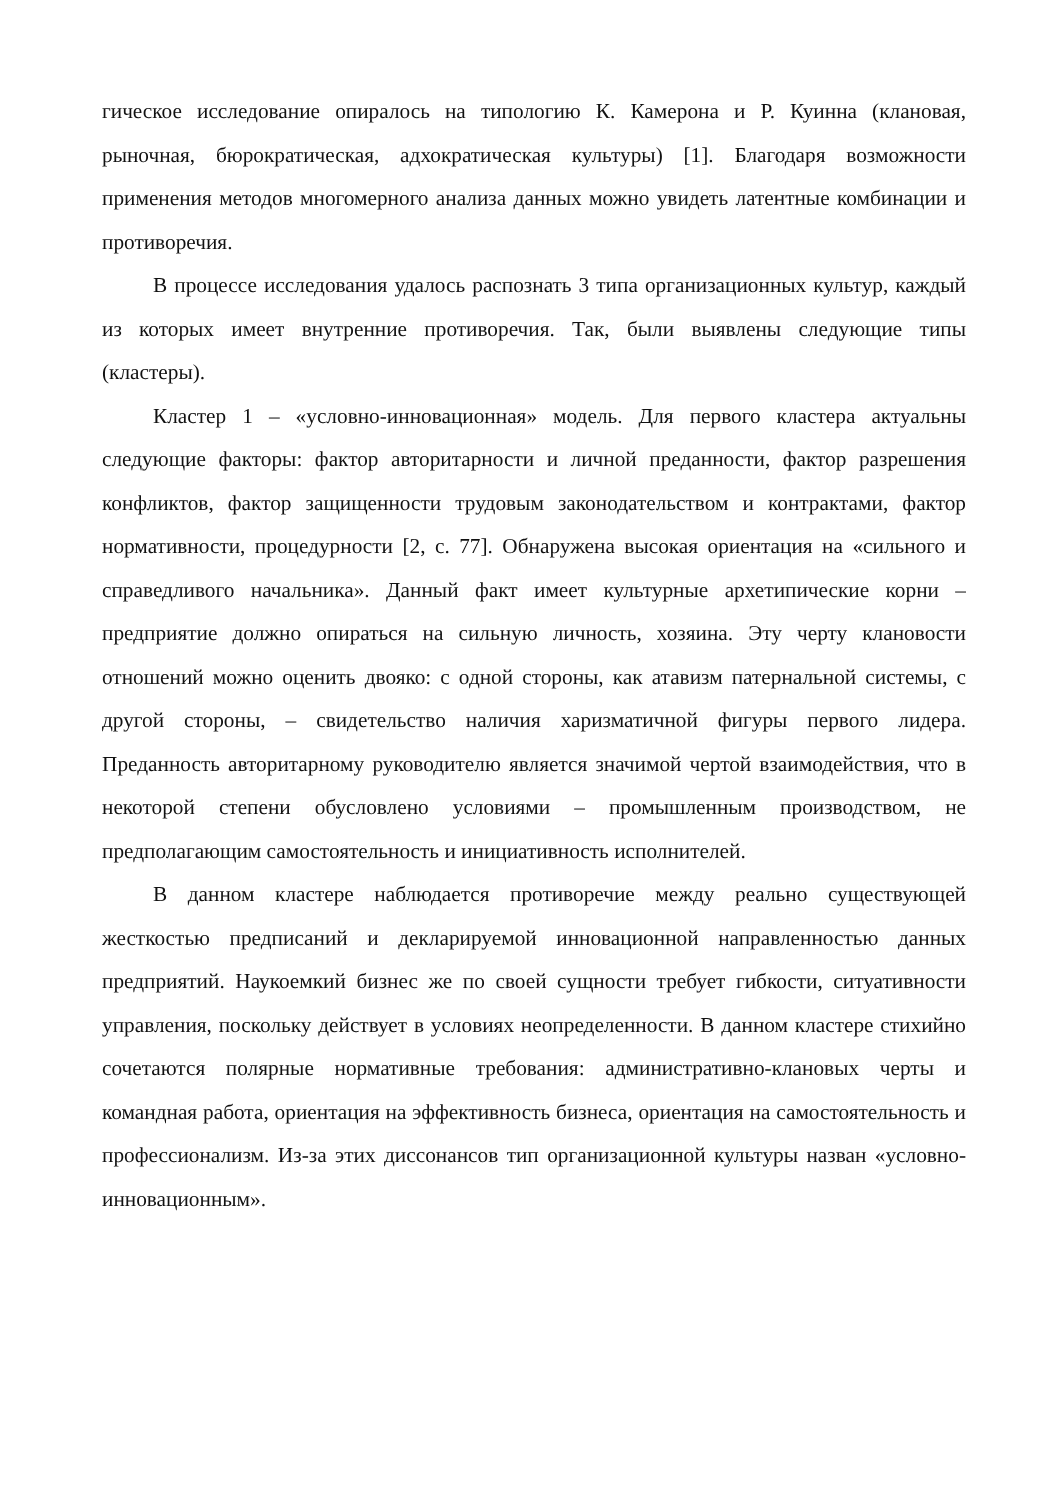гическое исследование опиралось на типологию К. Камерона и Р. Куинна (клановая, рыночная, бюрократическая, адхократическая культуры) [1]. Благодаря возможности применения методов многомерного анализа данных можно увидеть латентные комбинации и противоречия.
В процессе исследования удалось распознать 3 типа организационных культур, каждый из которых имеет внутренние противоречия. Так, были выявлены следующие типы (кластеры).
Кластер 1 – «условно-инновационная» модель. Для первого кластера актуальны следующие факторы: фактор авторитарности и личной преданности, фактор разрешения конфликтов, фактор защищенности трудовым законодательством и контрактами, фактор нормативности, процедурности [2, с. 77]. Обнаружена высокая ориентация на «сильного и справедливого начальника». Данный факт имеет культурные архетипические корни – предприятие должно опираться на сильную личность, хозяина. Эту черту клановости отношений можно оценить двояко: с одной стороны, как атавизм патернальной системы, с другой стороны, – свидетельство наличия харизматичной фигуры первого лидера. Преданность авторитарному руководителю является значимой чертой взаимодействия, что в некоторой степени обусловлено условиями – промышленным производством, не предполагающим самостоятельность и инициативность исполнителей.
В данном кластере наблюдается противоречие между реально существующей жесткостью предписаний и декларируемой инновационной направленностью данных предприятий. Наукоемкий бизнес же по своей сущности требует гибкости, ситуативности управления, поскольку действует в условиях неопределенности. В данном кластере стихийно сочетаются полярные нормативные требования: административно-клановых черты и командная работа, ориентация на эффективность бизнеса, ориентация на самостоятельность и профессионализм. Из-за этих диссонансов тип организационной культуры назван «условно-инновационным».